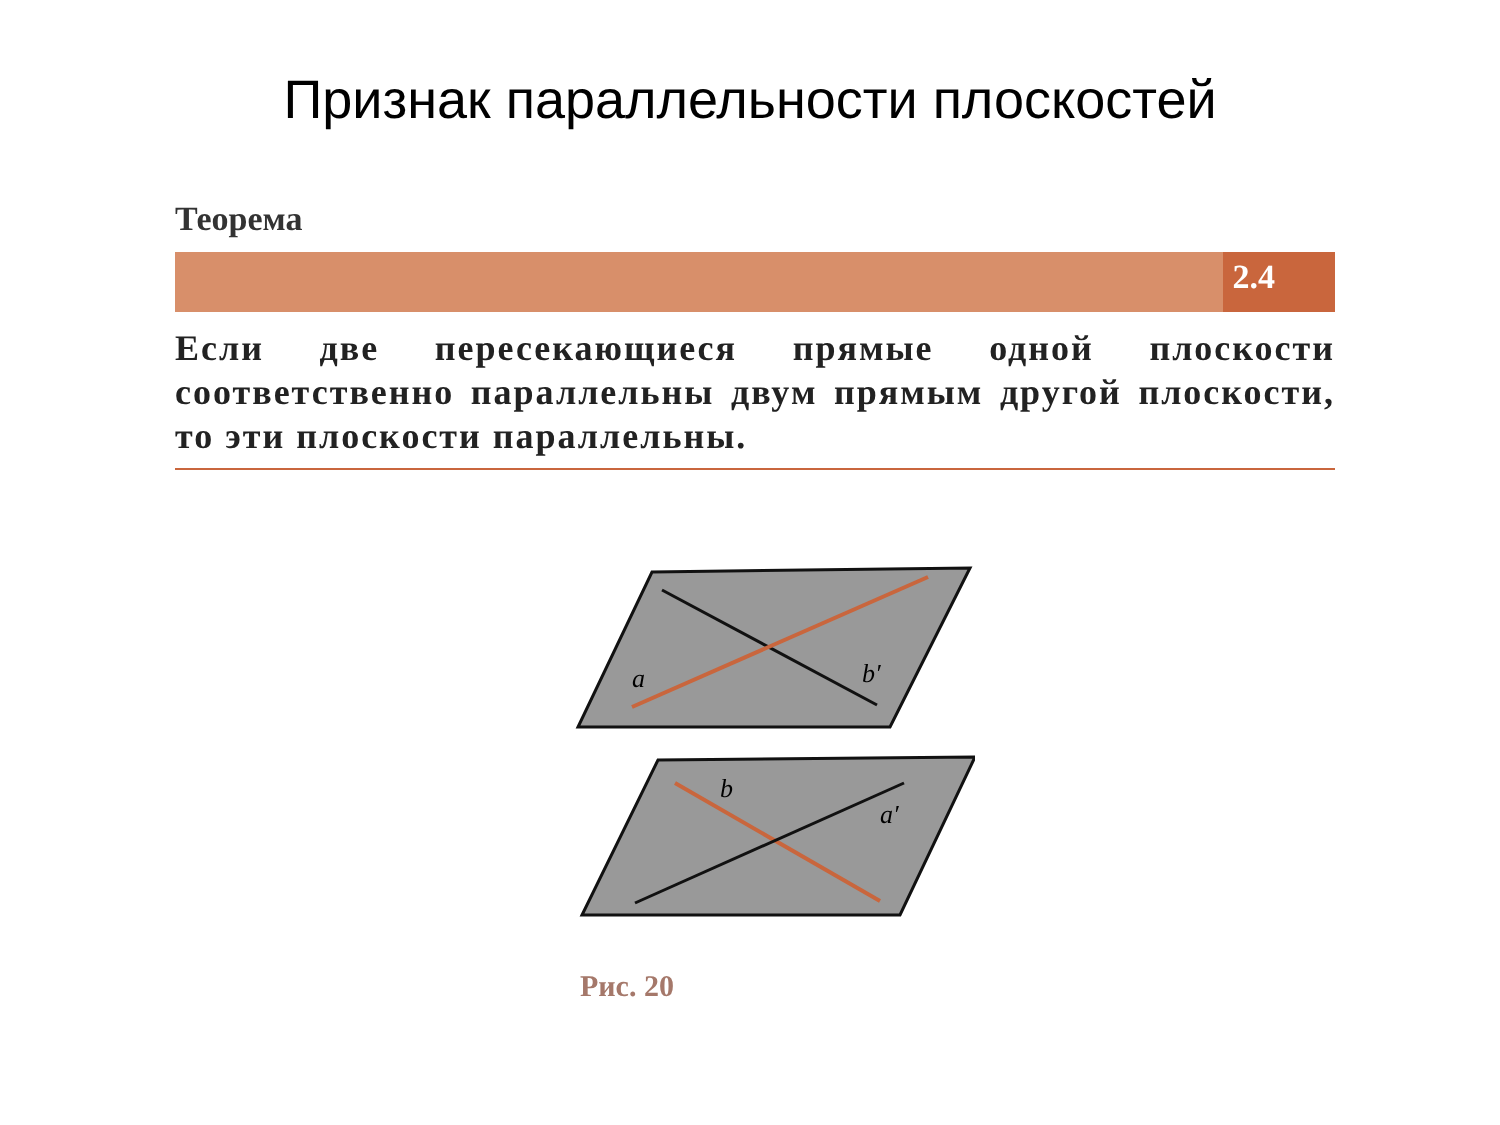Признак параллельности плоскостей
Теорема
2.4
Если две пересекающиеся прямые одной плоскости соответственно параллельны двум прямым другой плоскости, то эти плоскости параллельны.
a
b′
b
a′
Рис. 20